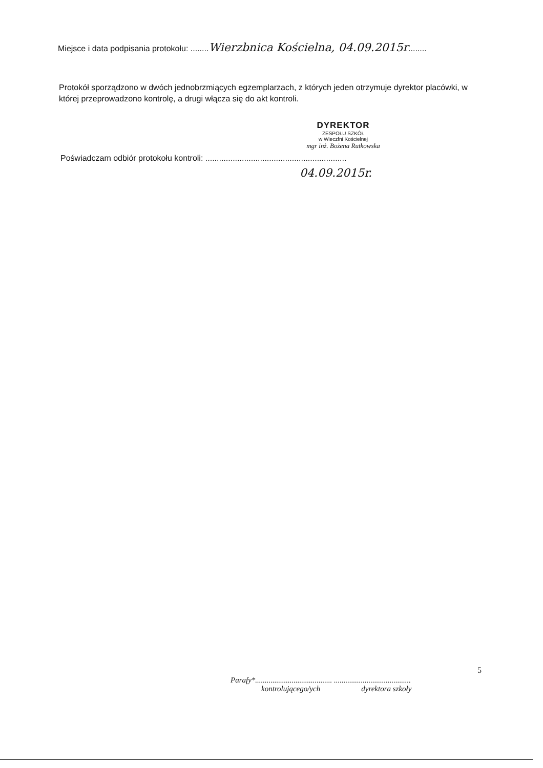Miejsce i data podpisania protokołu: ........Wierzbnica Kościelna, 04.09.2015r........
Protokół sporządzono w dwóch jednobrzmiących egzemplarzach, z których jeden otrzymuje dyrektor placówki, w której przeprowadzono kontrolę, a drugi włącza się do akt kontroli.
DYREKTOR
ZESPOŁU SZKÓŁ
w Wieczfni Kościelnej
mgr inż. Bożena Rutkowska
Poświadczam odbiór protokołu kontroli: ..............................................................
04.09.2015r.
5
Parafy*........................................ ........................................
kontrolującego/ych dyrektora szkoły